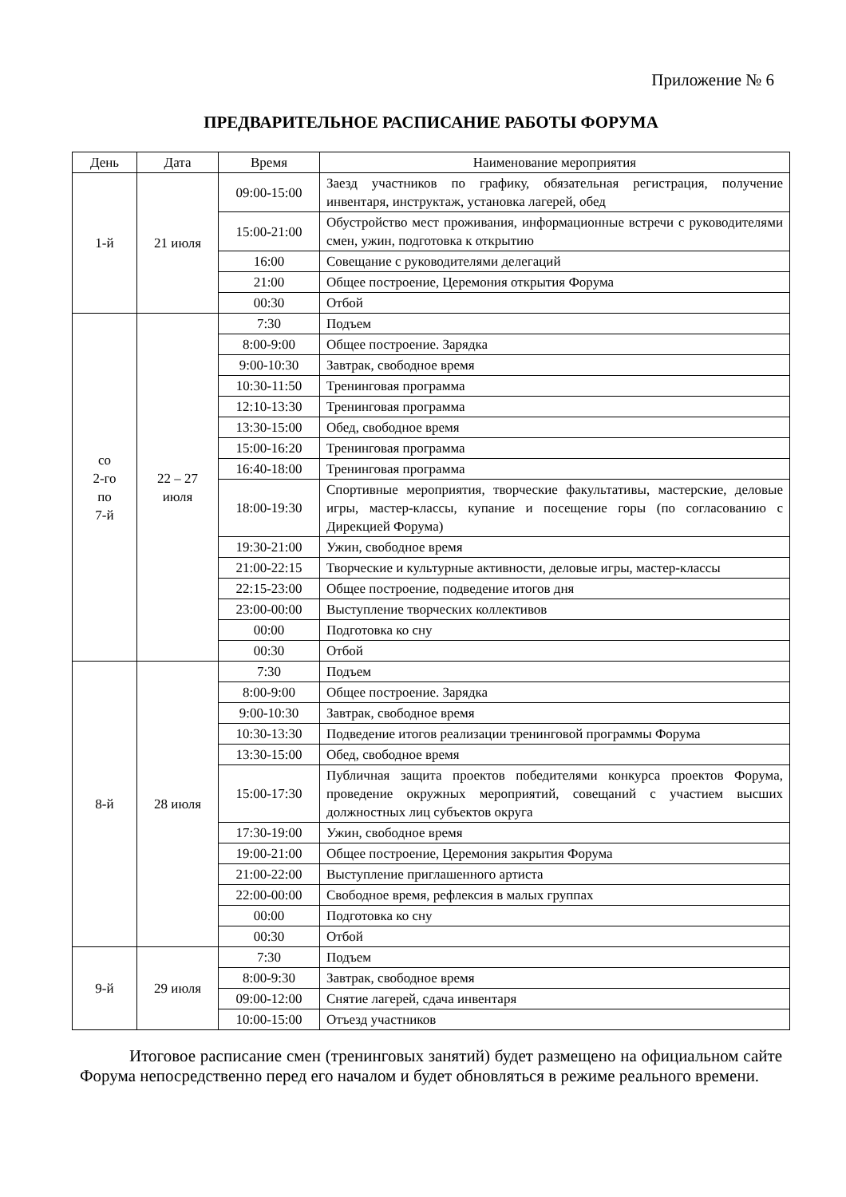Приложение № 6
ПРЕДВАРИТЕЛЬНОЕ РАСПИСАНИЕ РАБОТЫ ФОРУМА
| День | Дата | Время | Наименование мероприятия |
| --- | --- | --- | --- |
| 1-й | 21 июля | 09:00-15:00 | Заезд участников по графику, обязательная регистрация, получение инвентаря, инструктаж, установка лагерей, обед |
| | | 15:00-21:00 | Обустройство мест проживания, информационные встречи с руководителями смен, ужин, подготовка к открытию |
| | | 16:00 | Совещание с руководителями делегаций |
| | | 21:00 | Общее построение, Церемония открытия Форума |
| | | 00:30 | Отбой |
| со 2-го по 7-й | 22 – 27 июля | 7:30 | Подъем |
| | | 8:00-9:00 | Общее построение. Зарядка |
| | | 9:00-10:30 | Завтрак, свободное время |
| | | 10:30-11:50 | Тренинговая программа |
| | | 12:10-13:30 | Тренинговая программа |
| | | 13:30-15:00 | Обед, свободное время |
| | | 15:00-16:20 | Тренинговая программа |
| | | 16:40-18:00 | Тренинговая программа |
| | | 18:00-19:30 | Спортивные мероприятия, творческие факультативы, мастерские, деловые игры, мастер-классы, купание и посещение горы (по согласованию с Дирекцией Форума) |
| | | 19:30-21:00 | Ужин, свободное время |
| | | 21:00-22:15 | Творческие и культурные активности, деловые игры, мастер-классы |
| | | 22:15-23:00 | Общее построение, подведение итогов дня |
| | | 23:00-00:00 | Выступление творческих коллективов |
| | | 00:00 | Подготовка ко сну |
| | | 00:30 | Отбой |
| 8-й | 28 июля | 7:30 | Подъем |
| | | 8:00-9:00 | Общее построение. Зарядка |
| | | 9:00-10:30 | Завтрак, свободное время |
| | | 10:30-13:30 | Подведение итогов реализации тренинговой программы Форума |
| | | 13:30-15:00 | Обед, свободное время |
| | | 15:00-17:30 | Публичная защита проектов победителями конкурса проектов Форума, проведение окружных мероприятий, совещаний с участием высших должностных лиц субъектов округа |
| | | 17:30-19:00 | Ужин, свободное время |
| | | 19:00-21:00 | Общее построение, Церемония закрытия Форума |
| | | 21:00-22:00 | Выступление приглашенного артиста |
| | | 22:00-00:00 | Свободное время, рефлексия в малых группах |
| | | 00:00 | Подготовка ко сну |
| | | 00:30 | Отбой |
| 9-й | 29 июля | 7:30 | Подъем |
| | | 8:00-9:30 | Завтрак, свободное время |
| | | 09:00-12:00 | Снятие лагерей, сдача инвентаря |
| | | 10:00-15:00 | Отъезд участников |
Итоговое расписание смен (тренинговых занятий) будет размещено на официальном сайте Форума непосредственно перед его началом и будет обновляться в режиме реального времени.